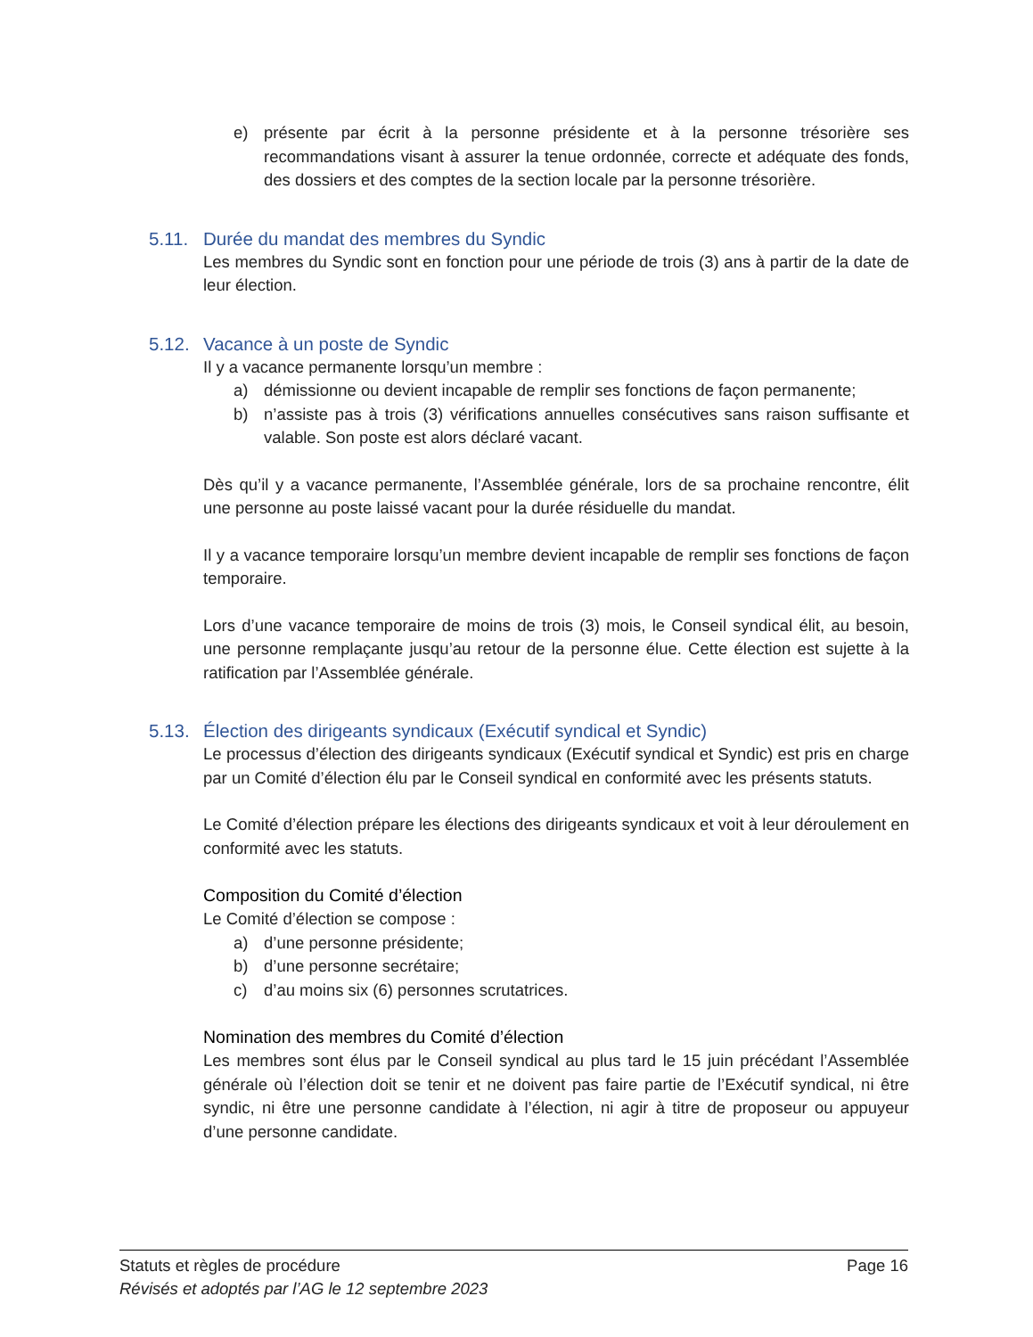e) présente par écrit à la personne présidente et à la personne trésorière ses recommandations visant à assurer la tenue ordonnée, correcte et adéquate des fonds, des dossiers et des comptes de la section locale par la personne trésorière.
5.11. Durée du mandat des membres du Syndic
Les membres du Syndic sont en fonction pour une période de trois (3) ans à partir de la date de leur élection.
5.12. Vacance à un poste de Syndic
Il y a vacance permanente lorsqu’un membre :
a) démissionne ou devient incapable de remplir ses fonctions de façon permanente;
b) n’assiste pas à trois (3) vérifications annuelles consécutives sans raison suffisante et valable. Son poste est alors déclaré vacant.
Dès qu’il y a vacance permanente, l’Assemblée générale, lors de sa prochaine rencontre, élit une personne au poste laissé vacant pour la durée résiduelle du mandat.
Il y a vacance temporaire lorsqu’un membre devient incapable de remplir ses fonctions de façon temporaire.
Lors d’une vacance temporaire de moins de trois (3) mois, le Conseil syndical élit, au besoin, une personne remplaçante jusqu’au retour de la personne élue. Cette élection est sujette à la ratification par l’Assemblée générale.
5.13. Élection des dirigeants syndicaux (Exécutif syndical et Syndic)
Le processus d’élection des dirigeants syndicaux (Exécutif syndical et Syndic) est pris en charge par un Comité d’élection élu par le Conseil syndical en conformité avec les présents statuts.
Le Comité d’élection prépare les élections des dirigeants syndicaux et voit à leur déroulement en conformité avec les statuts.
Composition du Comité d’élection
Le Comité d’élection se compose :
a) d’une personne présidente;
b) d’une personne secrétaire;
c) d’au moins six (6) personnes scrutatrices.
Nomination des membres du Comité d’élection
Les membres sont élus par le Conseil syndical au plus tard le 15 juin précédant l’Assemblée générale où l’élection doit se tenir et ne doivent pas faire partie de l’Exécutif syndical, ni être syndic, ni être une personne candidate à l’élection, ni agir à titre de proposeur ou appuyeur d’une personne candidate.
Statuts et règles de procédure Page 16
Révisés et adoptés par l’AG le 12 septembre 2023